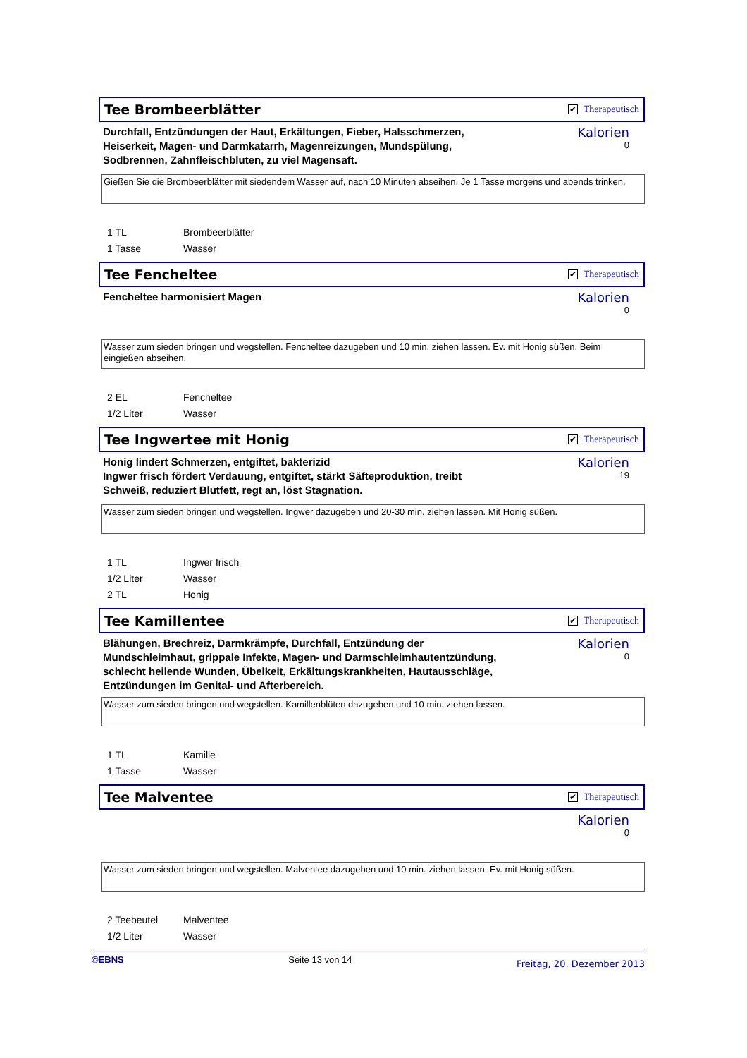Tee Brombeerblätter
✔ Therapeutisch
Durchfall, Entzündungen der Haut, Erkältungen, Fieber, Halsschmerzen, Heiserkeit, Magen- und Darmkatarrh, Magenreizungen, Mundspülung, Sodbrennen, Zahnfleischbluten, zu viel Magensaft.
Kalorien
0
Gießen Sie die Brombeerblätter mit siedendem Wasser auf, nach 10 Minuten abseihen. Je 1 Tasse morgens und abends trinken.
1 TL Brombeerblätter
1 Tasse Wasser
Tee Fencheltee
✔ Therapeutisch
Fencheltee harmonisiert Magen
Kalorien
0
Wasser zum sieden bringen und wegstellen. Fencheltee dazugeben und 10 min. ziehen lassen. Ev. mit Honig süßen. Beim eingießen abseihen.
2 EL Fencheltee
1/2 Liter Wasser
Tee Ingwertee mit Honig
✔ Therapeutisch
Honig lindert Schmerzen, entgiftet, bakterizid
Ingwer frisch fördert Verdauung, entgiftet, stärkt Säfteproduktion, treibt Schweiß, reduziert Blutfett, regt an, löst Stagnation.
Kalorien
19
Wasser zum sieden bringen und wegstellen. Ingwer dazugeben und 20-30 min. ziehen lassen. Mit Honig süßen.
1 TL Ingwer frisch
1/2 Liter Wasser
2 TL Honig
Tee Kamillentee
✔ Therapeutisch
Blähungen, Brechreiz, Darmkrämpfe, Durchfall, Entzündung der Mundschleimhaut, grippale Infekte, Magen- und Darmschleimhautentzündung, schlecht heilende Wunden, Übelkeit, Erkältungskrankheiten, Hautausschläge, Entzündungen im Genital- und Afterbereich.
Kalorien
0
Wasser zum sieden bringen und wegstellen. Kamillenblüten dazugeben und 10 min. ziehen lassen.
1 TL Kamille
1 Tasse Wasser
Tee Malventee
✔ Therapeutisch
Kalorien
0
Wasser zum sieden bringen und wegstellen. Malventee dazugeben und 10 min. ziehen lassen. Ev. mit Honig süßen.
2 Teebeutel Malventee
1/2 Liter Wasser
©EBNS Seite 13 von 14 Freitag, 20. Dezember 2013